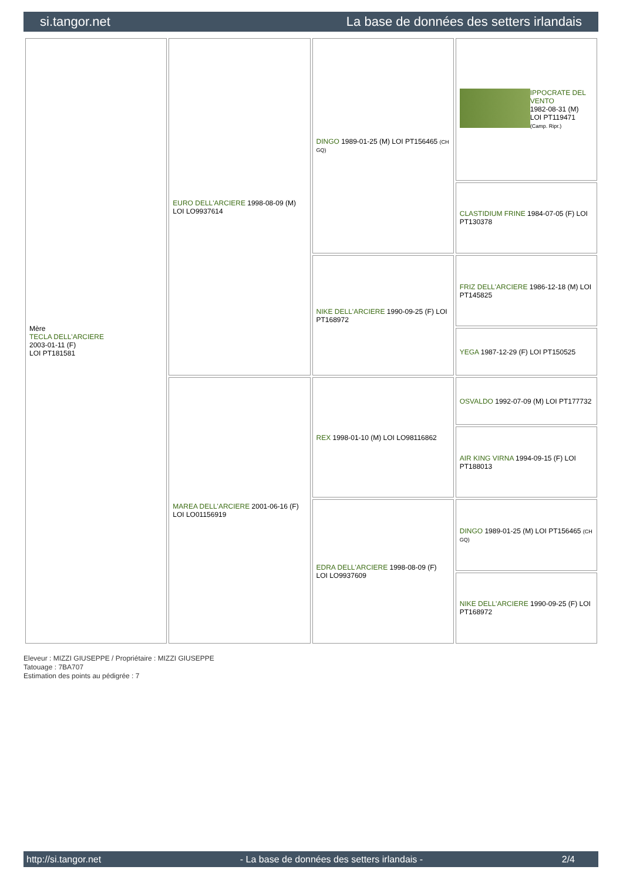si.tangor.net La base de données des setters irlandais
| Mère TECLA DELL'ARCIERE 2003-01-11 (F) LOI PT181581 | EURO DELL'ARCIERE 1998-08-09 (M) LOI LO9937614 | DINGO 1989-01-25 (M) LOI PT156465 (CH GQ) | IPPOCRATE DEL VENTO 1982-08-31 (M) LOI PT119471 (Camp. Ripr.) |
| | | | CLASTIDIUM FRINE 1984-07-05 (F) LOI PT130378 |
| | | NIKE DELL'ARCIERE 1990-09-25 (F) LOI PT168972 | FRIZ DELL'ARCIERE 1986-12-18 (M) LOI PT145825 |
| | | | YEGA 1987-12-29 (F) LOI PT150525 |
| | MAREA DELL'ARCIERE 2001-06-16 (F) LOI LO01156919 | REX 1998-01-10 (M) LOI LO98116862 | OSVALDO 1992-07-09 (M) LOI PT177732 |
| | | | AIR KING VIRNA 1994-09-15 (F) LOI PT188013 |
| | | EDRA DELL'ARCIERE 1998-08-09 (F) LOI LO9937609 | DINGO 1989-01-25 (M) LOI PT156465 (CH GQ) |
| | | | NIKE DELL'ARCIERE 1990-09-25 (F) LOI PT168972 |
Eleveur : MIZZI GIUSEPPE / Propriétaire : MIZZI GIUSEPPE
Tatouage : 7BA707
Estimation des points au pédigrée : 7
http://si.tangor.net - La base de données des setters irlandais - 2/4